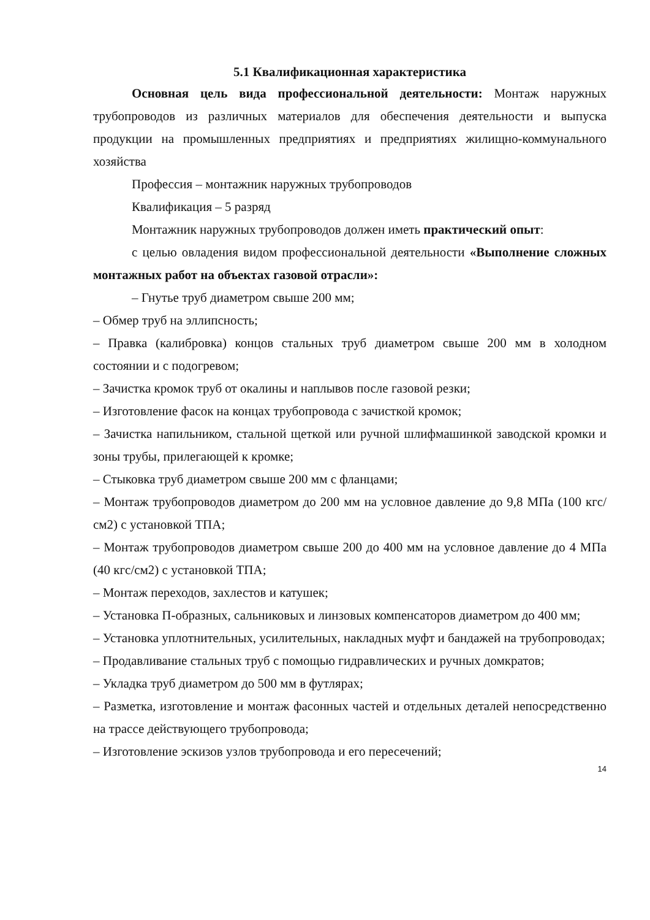5.1 Квалификационная характеристика
Основная цель вида профессиональной деятельности: Монтаж наружных трубопроводов из различных материалов для обеспечения деятельности и выпуска продукции на промышленных предприятиях и предприятиях жилищно-коммунального хозяйства
Профессия – монтажник наружных трубопроводов
Квалификация – 5 разряд
Монтажник наружных трубопроводов должен иметь практический опыт:
с целью овладения видом профессиональной деятельности «Выполнение сложных монтажных работ на объектах газовой отрасли»:
– Гнутье труб диаметром свыше 200 мм;
– Обмер труб на эллипсность;
– Правка (калибровка) концов стальных труб диаметром свыше 200 мм в холодном состоянии и с подогревом;
– Зачистка кромок труб от окалины и наплывов после газовой резки;
– Изготовление фасок на концах трубопровода с зачисткой кромок;
– Зачистка напильником, стальной щеткой или ручной шлифмашинкой заводской кромки и зоны трубы, прилегающей к кромке;
– Стыковка труб диаметром свыше 200 мм с фланцами;
– Монтаж трубопроводов диаметром до 200 мм на условное давление до 9,8 МПа (100 кгс/см2) с установкой ТПА;
– Монтаж трубопроводов диаметром свыше 200 до 400 мм на условное давление до 4 МПа (40 кгс/см2) с установкой ТПА;
– Монтаж переходов, захлестов и катушек;
– Установка П-образных, сальниковых и линзовых компенсаторов диаметром до 400 мм;
– Установка уплотнительных, усилительных, накладных муфт и бандажей на трубопроводах;
– Продавливание стальных труб с помощью гидравлических и ручных домкратов;
– Укладка труб диаметром до 500 мм в футлярах;
– Разметка, изготовление и монтаж фасонных частей и отдельных деталей непосредственно на трассе действующего трубопровода;
– Изготовление эскизов узлов трубопровода и его пересечений;
14